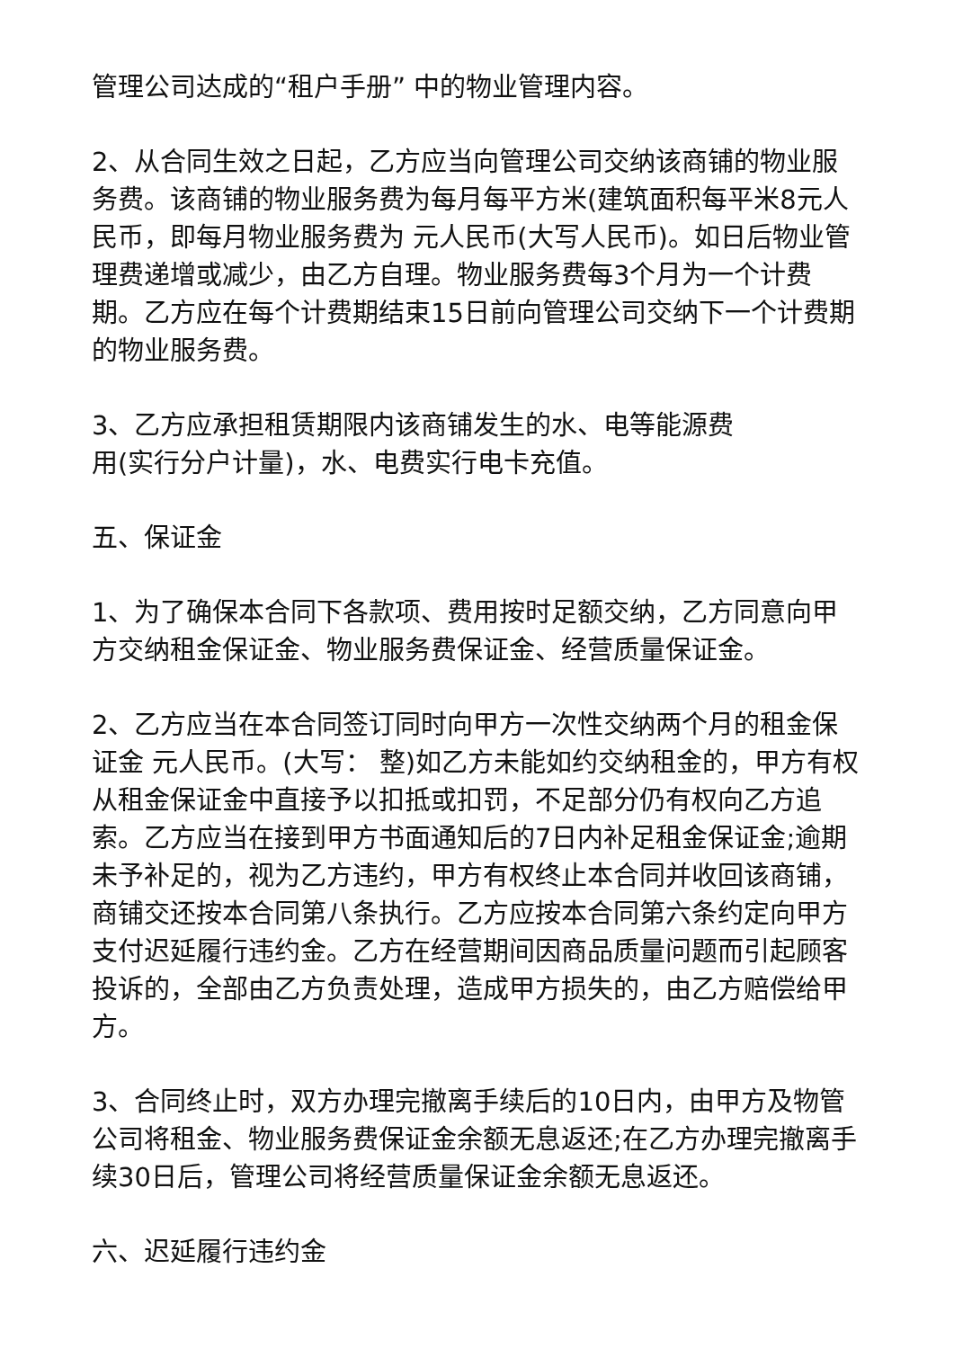管理公司达成的“租户手册” 中的物业管理内容。
2、从合同生效之日起，乙方应当向管理公司交纳该商铺的物业服务费。该商铺的物业服务费为每月每平方米(建筑面积每平米8元人民币，即每月物业服务费为 元人民币(大写人民币)。如日后物业管理费递增或减少，由乙方自理。物业服务费每3个月为一个计费期。乙方应在每个计费期结束15日前向管理公司交纳下一个计费期的物业服务费。
3、乙方应承担租赁期限内该商铺发生的水、电等能源费
用(实行分户计量)，水、电费实行电卡充值。
五、保证金
1、为了确保本合同下各款项、费用按时足额交纳，乙方同意向甲方交纳租金保证金、物业服务费保证金、经营质量保证金。
2、乙方应当在本合同签订同时向甲方一次性交纳两个月的租金保证金 元人民币。(大写： 整)如乙方未能如约交纳租金的，甲方有权从租金保证金中直接予以扣抵或扣罚，不足部分仍有权向乙方追索。乙方应当在接到甲方书面通知后的7日内补足租金保证金;逾期未予补足的，视为乙方违约，甲方有权终止本合同并收回该商铺，商铺交还按本合同第八条执行。乙方应按本合同第六条约定向甲方支付迟延履行违约金。乙方在经营期间因商品质量问题而引起顾客投诉的，全部由乙方负责处理，造成甲方损失的，由乙方赔偿给甲方。
3、合同终止时，双方办理完撤离手续后的10日内，由甲方及物管公司将租金、物业服务费保证金余额无息返还;在乙方办理完撤离手续30日后，管理公司将经营质量保证金余额无息返还。
六、迟延履行违约金